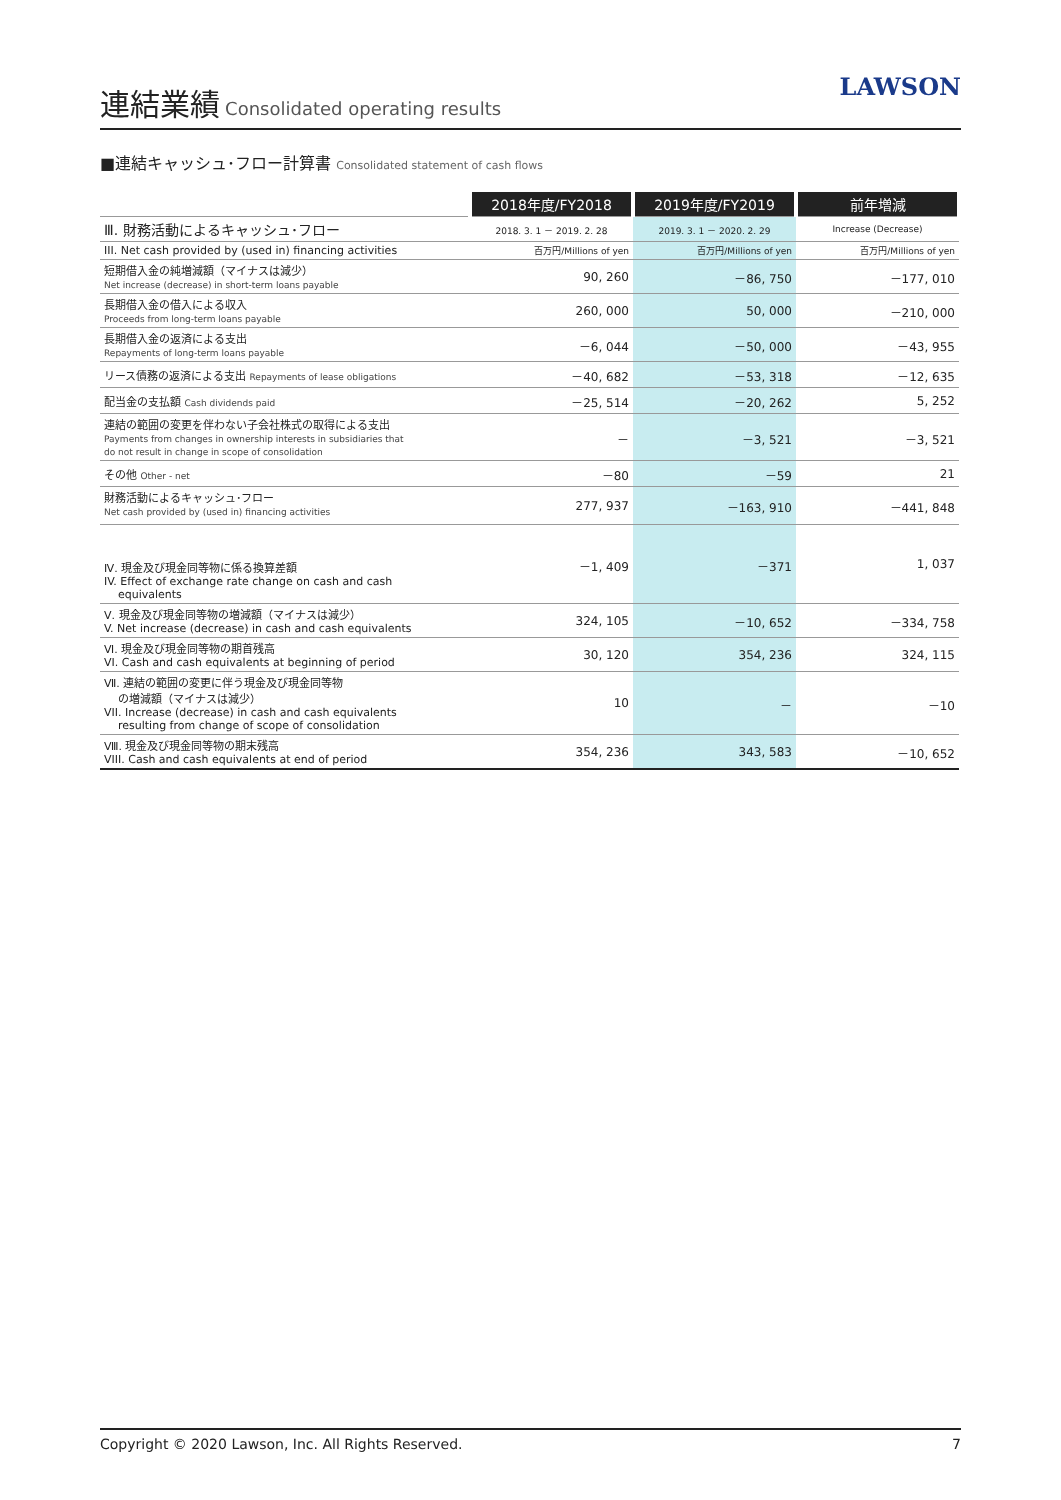連結業績
Consolidated operating results
LAWSON
■連結キャッシュ･フロー計算書 Consolidated statement of cash flows
| | 2018年度/FY2018 | 2019年度/FY2019 | 前年増減 |
| --- | --- | --- | --- |
| Ⅲ. 財務活動によるキャッシュ･フロー | 2018. 3. 1 － 2019. 2. 28 | 2019. 3. 1 － 2020. 2. 29 | Increase (Decrease) |
| III. Net cash provided by (used in) financing activities | 百万円/Millions of yen | 百万円/Millions of yen | 百万円/Millions of yen |
| 短期借入金の純増減額（マイナスは減少） Net increase (decrease) in short-term loans payable | 90, 260 | －86, 750 | －177, 010 |
| 長期借入金の借入による収入 Proceeds from long-term loans payable | 260, 000 | 50, 000 | －210, 000 |
| 長期借入金の返済による支出 Repayments of long-term loans payable | －6, 044 | －50, 000 | －43, 955 |
| リース債務の返済による支出 Repayments of lease obligations | －40, 682 | －53, 318 | －12, 635 |
| 配当金の支払額 Cash dividends paid | －25, 514 | －20, 262 | 5, 252 |
| 連結の範囲の変更を伴わない子会社株式の取得による支出 Payments from changes in ownership interests in subsidiaries that do not result in change in scope of consolidation | － | －3, 521 | －3, 521 |
| その他 Other - net | －80 | －59 | 21 |
| 財務活動によるキャッシュ･フロー Net cash provided by (used in) financing activities | 277, 937 | －163, 910 | －441, 848 |
| Ⅳ. 現金及び現金同等物に係る換算差額 IV. Effect of exchange rate change on cash and cash equivalents | －1, 409 | －371 | 1, 037 |
| Ⅴ. 現金及び現金同等物の増減額（マイナスは減少） V. Net increase (decrease) in cash and cash equivalents | 324, 105 | －10, 652 | －334, 758 |
| Ⅵ. 現金及び現金同等物の期首残高 VI. Cash and cash equivalents at beginning of period | 30, 120 | 354, 236 | 324, 115 |
| Ⅶ. 連結の範囲の変更に伴う現金及び現金同等物 の増減額（マイナスは減少） VII. Increase (decrease) in cash and cash equivalents resulting from change of scope of consolidation | 10 | － | －10 |
| Ⅷ. 現金及び現金同等物の期末残高 VIII. Cash and cash equivalents at end of period | 354, 236 | 343, 583 | －10, 652 |
Copyright © 2020 Lawson, Inc. All Rights Reserved. 7